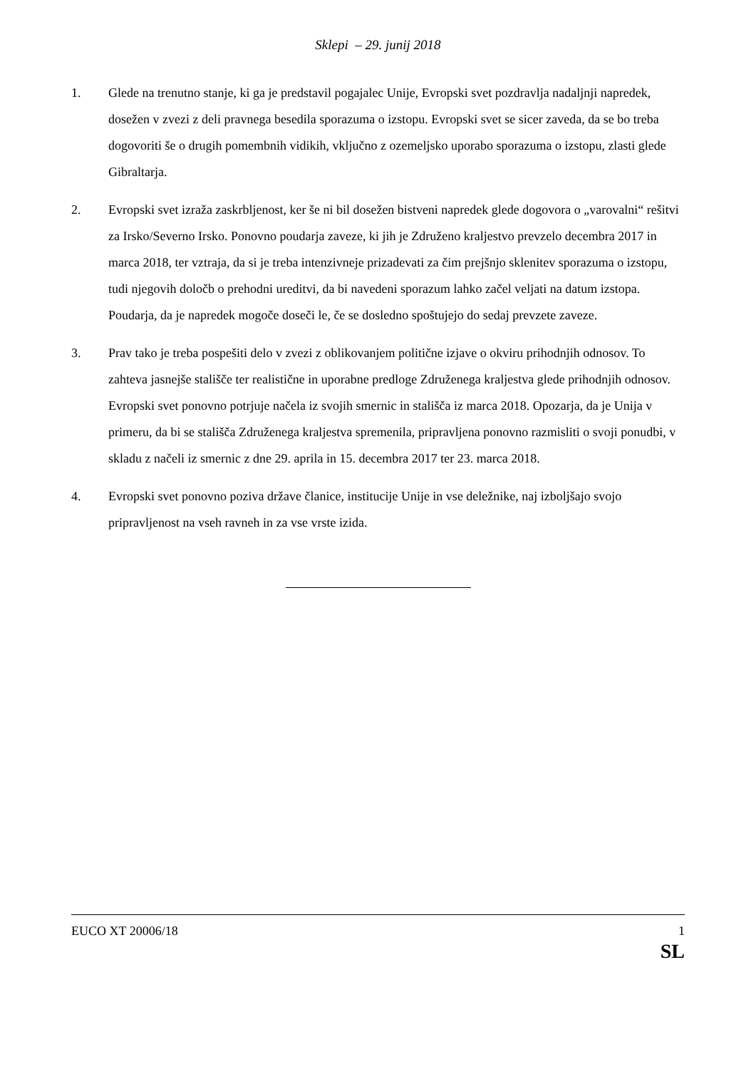Sklepi – 29. junij 2018
1. Glede na trenutno stanje, ki ga je predstavil pogajalec Unije, Evropski svet pozdravlja nadaljnji napredek, dosežen v zvezi z deli pravnega besedila sporazuma o izstopu. Evropski svet se sicer zaveda, da se bo treba dogovoriti še o drugih pomembnih vidikih, vključno z ozemeljsko uporabo sporazuma o izstopu, zlasti glede Gibraltarja.
2. Evropski svet izraža zaskrbljenost, ker še ni bil dosežen bistveni napredek glede dogovora o „varovalni“ rešitvi za Irsko/Severno Irsko. Ponovno poudarja zaveze, ki jih je Združeno kraljestvo prevzelo decembra 2017 in marca 2018, ter vztraja, da si je treba intenzivneje prizadevati za čim prejšnjo sklenitev sporazuma o izstopu, tudi njegovih določb o prehodni ureditvi, da bi navedeni sporazum lahko začel veljati na datum izstopa. Poudarja, da je napredek mogoče doseči le, če se dosledno spoštujejo do sedaj prevzete zaveze.
3. Prav tako je treba pospešiti delo v zvezi z oblikovanjem politične izjave o okviru prihodnjih odnosov. To zahteva jasnejše stališče ter realistične in uporabne predloge Združenega kraljestva glede prihodnjih odnosov. Evropski svet ponovno potrjuje načela iz svojih smernic in stališča iz marca 2018. Opozarja, da je Unija v primeru, da bi se stališča Združenega kraljestva spremenila, pripravljena ponovno razmisliti o svoji ponudbi, v skladu z načeli iz smernic z dne 29. aprila in 15. decembra 2017 ter 23. marca 2018.
4. Evropski svet ponovno poziva države članice, institucije Unije in vse deležnike, naj izboljšajo svojo pripravljenost na vseh ravneh in za vse vrste izida.
EUCO XT 20006/18 1
SL